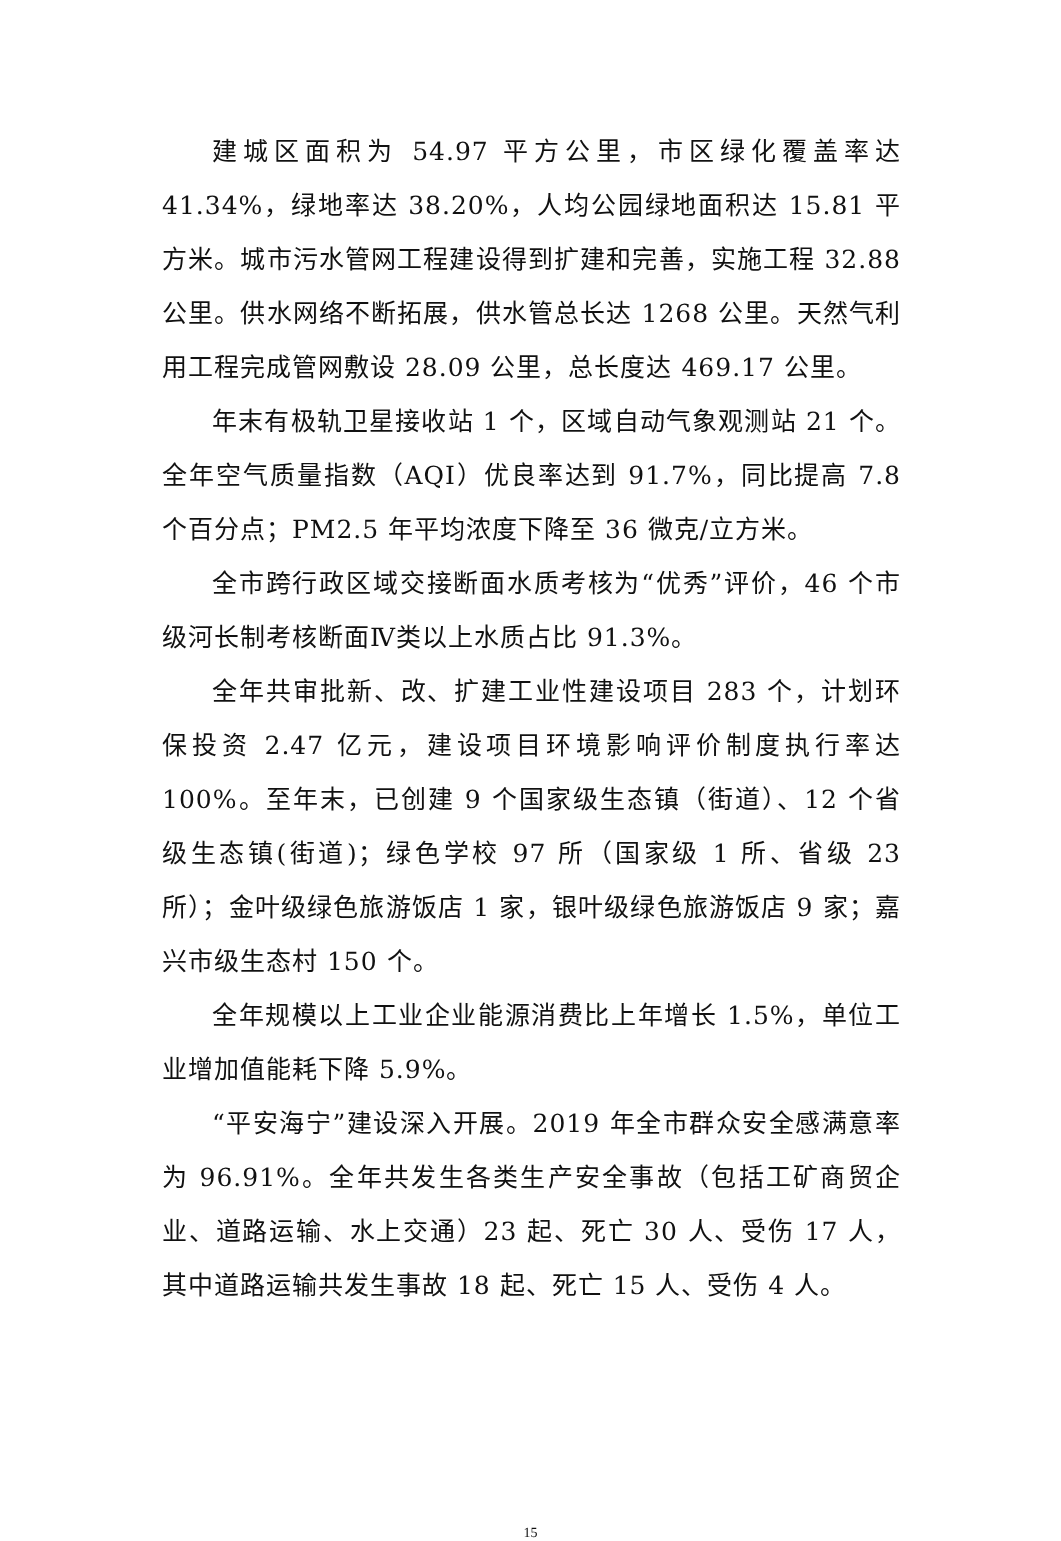建城区面积为 54.97 平方公里，市区绿化覆盖率达 41.34%，绿地率达 38.20%，人均公园绿地面积达 15.81 平方米。城市污水管网工程建设得到扩建和完善，实施工程 32.88 公里。供水网络不断拓展，供水管总长达 1268 公里。天然气利用工程完成管网敷设 28.09 公里，总长度达 469.17 公里。
年末有极轨卫星接收站 1 个，区域自动气象观测站 21 个。全年空气质量指数（AQI）优良率达到 91.7%，同比提高 7.8 个百分点；PM2.5 年平均浓度下降至 36 微克/立方米。
全市跨行政区域交接断面水质考核为“优秀”评价，46 个市级河长制考核断面Ⅳ类以上水质占比 91.3%。
全年共审批新、改、扩建工业性建设项目 283 个，计划环保投资 2.47 亿元，建设项目环境影响评价制度执行率达 100%。至年末，已创建 9 个国家级生态镇（街道）、12 个省级生态镇(街道)；绿色学校 97 所（国家级 1 所、省级 23 所）；金叶级绿色旅游饭店 1 家，银叶级绿色旅游饭店 9 家；嘉兴市级生态村 150 个。
全年规模以上工业企业能源消费比上年增长 1.5%，单位工业增加值能耗下降 5.9%。
“平安海宁”建设深入开展。2019 年全市群众安全感满意率为 96.91%。全年共发生各类生产安全事故（包括工矿商贸企业、道路运输、水上交通）23 起、死亡 30 人、受伤 17 人，其中道路运输共发生事故 18 起、死亡 15 人、受伤 4 人。
15